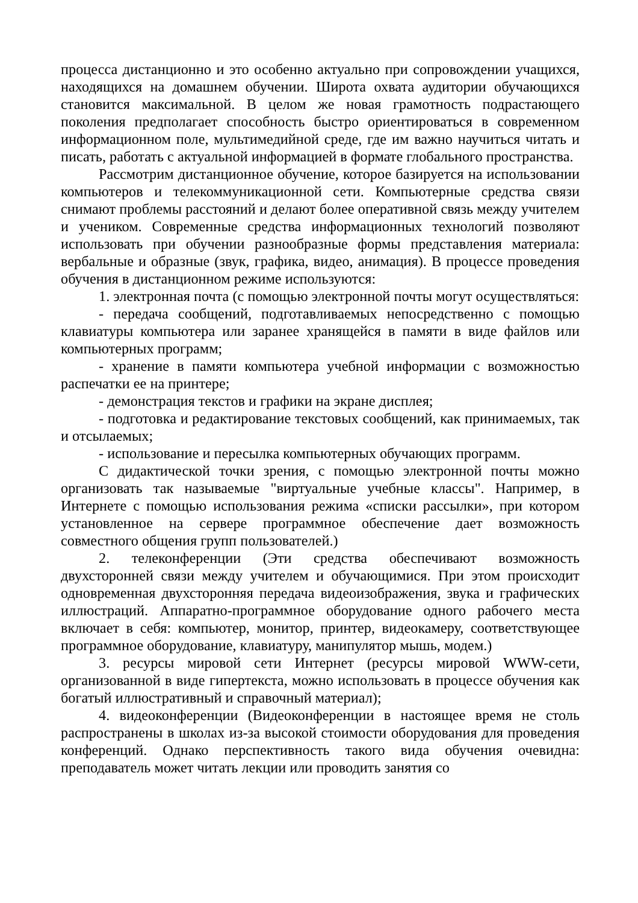процесса дистанционно и это особенно актуально при сопровождении учащихся, находящихся на домашнем обучении. Широта охвата аудитории обучающихся становится максимальной. В целом же новая грамотность подрастающего поколения предполагает способность быстро ориентироваться в современном информационном поле, мультимедийной среде, где им важно научиться читать и писать, работать с актуальной информацией в формате глобального пространства.
Рассмотрим дистанционное обучение, которое базируется на использовании компьютеров и телекоммуникационной сети. Компьютерные средства связи снимают проблемы расстояний и делают более оперативной связь между учителем и учеником. Современные средства информационных технологий позволяют использовать при обучении разнообразные формы представления материала: вербальные и образные (звук, графика, видео, анимация). В процессе проведения обучения в дистанционном режиме используются:
1. электронная почта (с помощью электронной почты могут осуществляться:
- передача сообщений, подготавливаемых непосредственно с помощью клавиатуры компьютера или заранее хранящейся в памяти в виде файлов или компьютерных программ;
- хранение в памяти компьютера учебной информации с возможностью распечатки ее на принтере;
- демонстрация текстов и графики на экране дисплея;
- подготовка и редактирование текстовых сообщений, как принимаемых, так и отсылаемых;
- использование и пересылка компьютерных обучающих программ.
С дидактической точки зрения, с помощью электронной почты можно организовать так называемые "виртуальные учебные классы". Например, в Интернете с помощью использования режима «списки рассылки», при котором установленное на сервере программное обеспечение дает возможность совместного общения групп пользователей.)
2. телеконференции (Эти средства обеспечивают возможность двухсторонней связи между учителем и обучающимися. При этом происходит одновременная двухсторонняя передача видеоизображения, звука и графических иллюстраций. Аппаратно-программное оборудование одного рабочего места включает в себя: компьютер, монитор, принтер, видеокамеру, соответствующее программное оборудование, клавиатуру, манипулятор мышь, модем.)
3. ресурсы мировой сети Интернет (ресурсы мировой WWW-сети, организованной в виде гипертекста, можно использовать в процессе обучения как богатый иллюстративный и справочный материал);
4. видеоконференции (Видеоконференции в настоящее время не столь распространены в школах из-за высокой стоимости оборудования для проведения конференций. Однако перспективность такого вида обучения очевидна: преподаватель может читать лекции или проводить занятия со